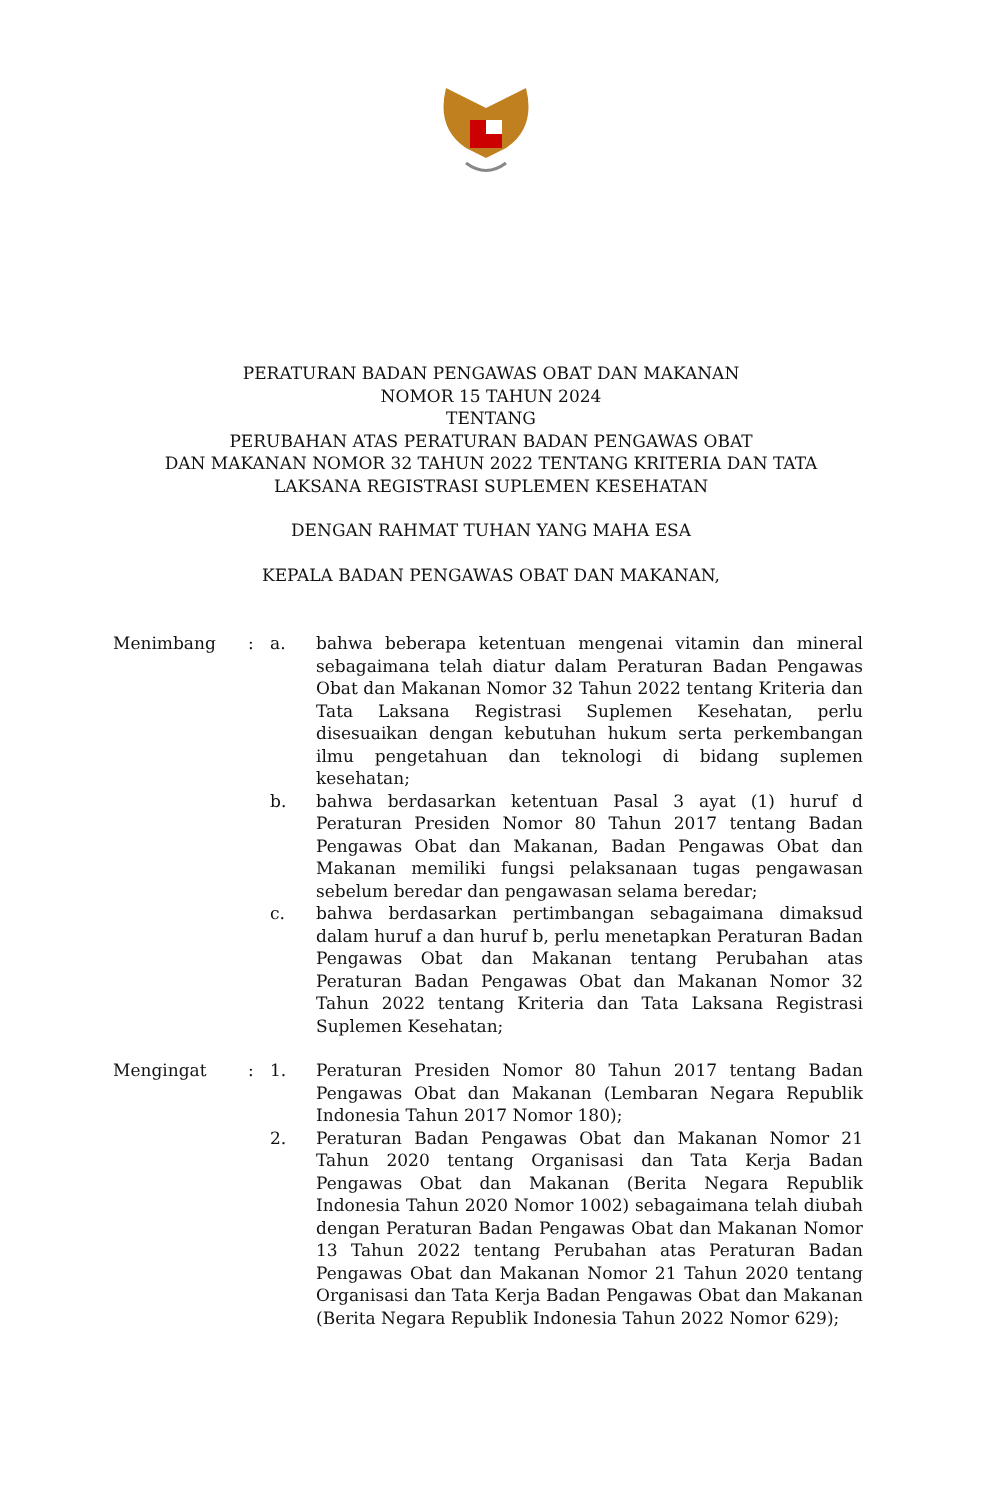PERATURAN BADAN PENGAWAS OBAT DAN MAKANAN
NOMOR 15 TAHUN 2024
TENTANG
PERUBAHAN ATAS PERATURAN BADAN PENGAWAS OBAT
DAN MAKANAN NOMOR 32 TAHUN 2022 TENTANG KRITERIA DAN TATA
LAKSANA REGISTRASI SUPLEMEN KESEHATAN
DENGAN RAHMAT TUHAN YANG MAHA ESA
KEPALA BADAN PENGAWAS OBAT DAN MAKANAN,
Menimbang : a. bahwa beberapa ketentuan mengenai vitamin dan mineral sebagaimana telah diatur dalam Peraturan Badan Pengawas Obat dan Makanan Nomor 32 Tahun 2022 tentang Kriteria dan Tata Laksana Registrasi Suplemen Kesehatan, perlu disesuaikan dengan kebutuhan hukum serta perkembangan ilmu pengetahuan dan teknologi di bidang suplemen kesehatan;
b. bahwa berdasarkan ketentuan Pasal 3 ayat (1) huruf d Peraturan Presiden Nomor 80 Tahun 2017 tentang Badan Pengawas Obat dan Makanan, Badan Pengawas Obat dan Makanan memiliki fungsi pelaksanaan tugas pengawasan sebelum beredar dan pengawasan selama beredar;
c. bahwa berdasarkan pertimbangan sebagaimana dimaksud dalam huruf a dan huruf b, perlu menetapkan Peraturan Badan Pengawas Obat dan Makanan tentang Perubahan atas Peraturan Badan Pengawas Obat dan Makanan Nomor 32 Tahun 2022 tentang Kriteria dan Tata Laksana Registrasi Suplemen Kesehatan;
Mengingat : 1. Peraturan Presiden Nomor 80 Tahun 2017 tentang Badan Pengawas Obat dan Makanan (Lembaran Negara Republik Indonesia Tahun 2017 Nomor 180);
2. Peraturan Badan Pengawas Obat dan Makanan Nomor 21 Tahun 2020 tentang Organisasi dan Tata Kerja Badan Pengawas Obat dan Makanan (Berita Negara Republik Indonesia Tahun 2020 Nomor 1002) sebagaimana telah diubah dengan Peraturan Badan Pengawas Obat dan Makanan Nomor 13 Tahun 2022 tentang Perubahan atas Peraturan Badan Pengawas Obat dan Makanan Nomor 21 Tahun 2020 tentang Organisasi dan Tata Kerja Badan Pengawas Obat dan Makanan (Berita Negara Republik Indonesia Tahun 2022 Nomor 629);